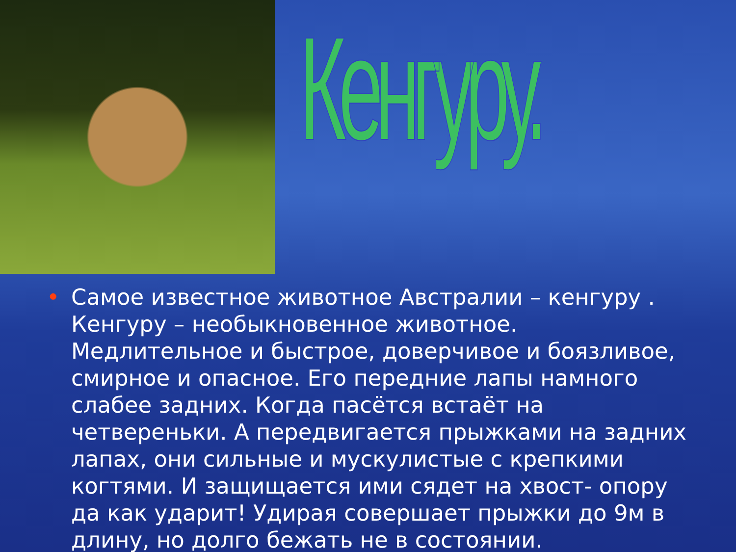Кенгуру.
• Самое известное животное Австралии – кенгуру . Кенгуру – необыкновенное животное. Медлительное и быстрое, доверчивое и боязливое, смирное и опасное. Его передние лапы намного слабее задних. Когда пасётся встаёт на четвереньки. А передвигается прыжками на задних лапах, они сильные и мускулистые с крепкими когтями. И защищается ими сядет на хвост- опору да как ударит! Удирая совершает прыжки до 9м в длину, но долго бежать не в состоянии.